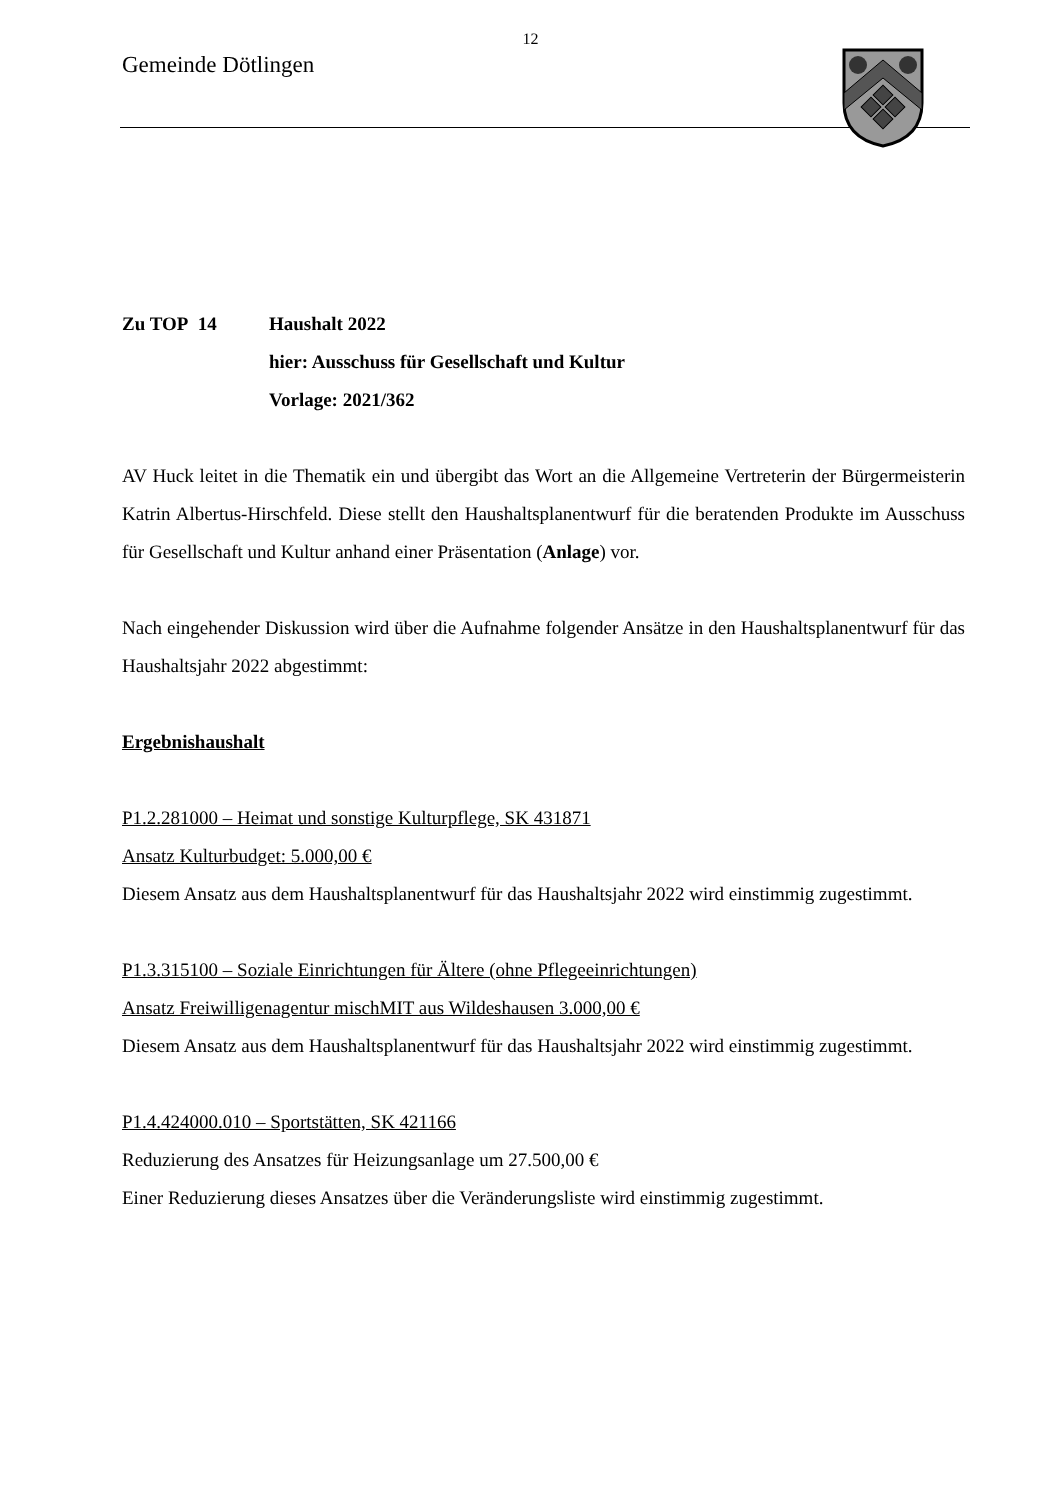12
Gemeinde Dötlingen
Zu TOP 14 Haushalt 2022
hier: Ausschuss für Gesellschaft und Kultur
Vorlage: 2021/362
AV Huck leitet in die Thematik ein und übergibt das Wort an die Allgemeine Vertreterin der Bürgermeisterin Katrin Albertus-Hirschfeld. Diese stellt den Haushaltsplanentwurf für die beratenden Produkte im Ausschuss für Gesellschaft und Kultur anhand einer Präsentation (Anlage) vor.
Nach eingehender Diskussion wird über die Aufnahme folgender Ansätze in den Haushaltsplanentwurf für das Haushaltsjahr 2022 abgestimmt:
Ergebnishaushalt
P1.2.281000 – Heimat und sonstige Kulturpflege, SK 431871
Ansatz Kulturbudget: 5.000,00 €
Diesem Ansatz aus dem Haushaltsplanentwurf für das Haushaltsjahr 2022 wird einstimmig zugestimmt.
P1.3.315100 – Soziale Einrichtungen für Ältere (ohne Pflegeeinrichtungen)
Ansatz Freiwilligenagentur mischMIT aus Wildeshausen 3.000,00 €
Diesem Ansatz aus dem Haushaltsplanentwurf für das Haushaltsjahr 2022 wird einstimmig zugestimmt.
P1.4.424000.010 – Sportstätten, SK 421166
Reduzierung des Ansatzes für Heizungsanlage um 27.500,00 €
Einer Reduzierung dieses Ansatzes über die Veränderungsliste wird einstimmig zugestimmt.